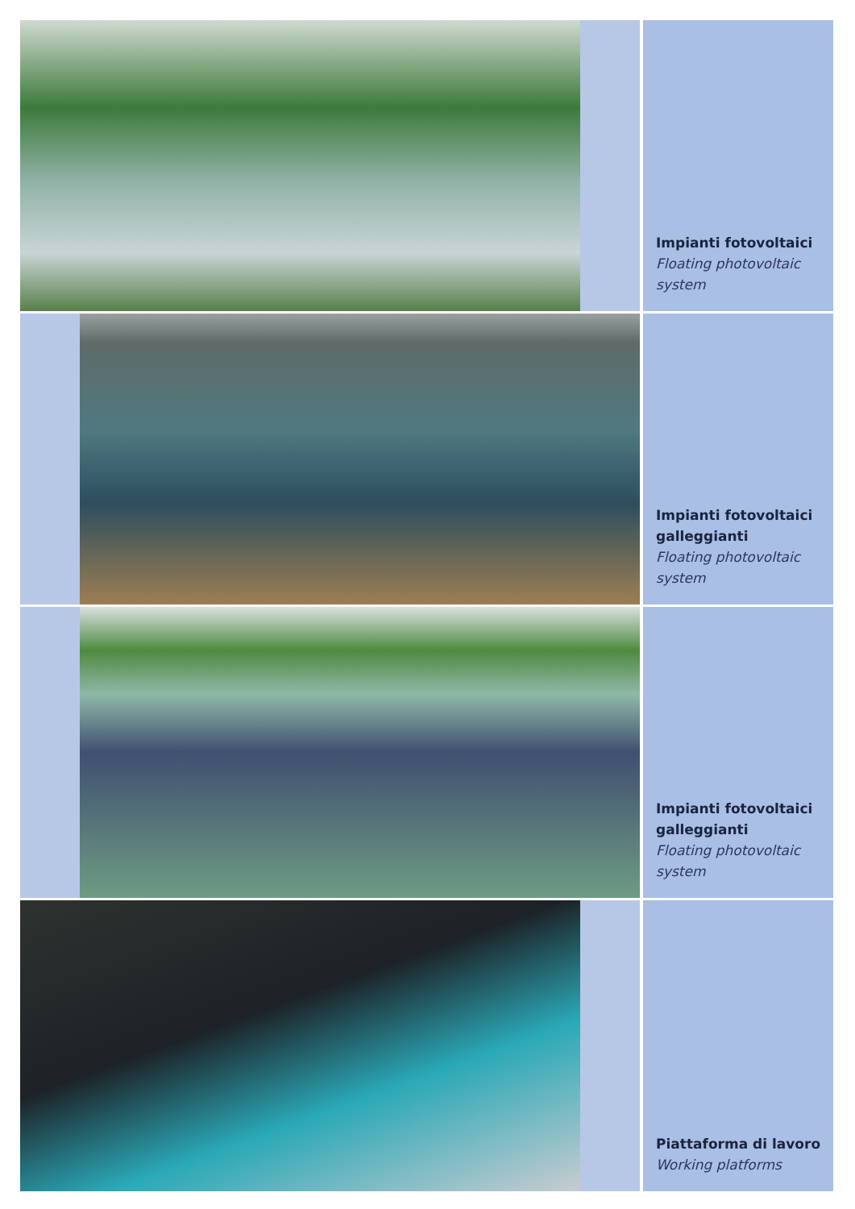Impianti fotovoltaici
Floating photovoltaic system
Impianti fotovoltaici galleggianti
Floating photovoltaic system
Impianti fotovoltaici galleggianti
Floating photovoltaic system
Piattaforma di lavoro
Working platforms